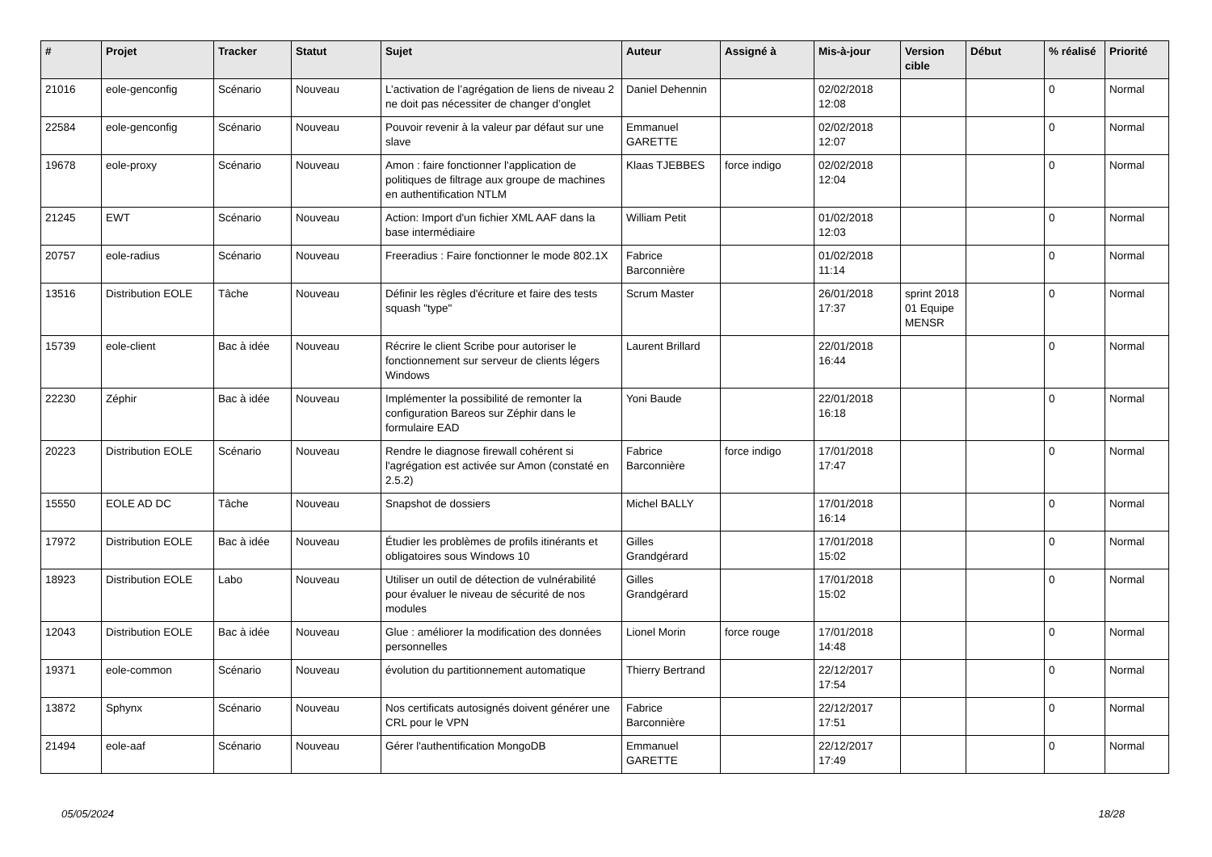| # | Projet | Tracker | Statut | Sujet | Auteur | Assigné à | Mis-à-jour | Version cible | Début | % réalisé | Priorité |
| --- | --- | --- | --- | --- | --- | --- | --- | --- | --- | --- | --- |
| 21016 | eole-genconfig | Scénario | Nouveau | L’activation de l’agrégation de liens de niveau 2 ne doit pas nécessiter de changer d’onglet | Daniel Dehennin | | 02/02/2018 12:08 | | | 0 | Normal |
| 22584 | eole-genconfig | Scénario | Nouveau | Pouvoir revenir à la valeur par défaut sur une slave | Emmanuel GARETTE | | 02/02/2018 12:07 | | | 0 | Normal |
| 19678 | eole-proxy | Scénario | Nouveau | Amon : faire fonctionner l'application de politiques de filtrage aux groupe de machines en authentification NTLM | Klaas TJEBBES | force indigo | 02/02/2018 12:04 | | | 0 | Normal |
| 21245 | EWT | Scénario | Nouveau | Action: Import d'un fichier XML AAF dans la base intermédiaire | William Petit | | 01/02/2018 12:03 | | | 0 | Normal |
| 20757 | eole-radius | Scénario | Nouveau | Freeradius : Faire fonctionner le mode 802.1X | Fabrice Barconnière | | 01/02/2018 11:14 | | | 0 | Normal |
| 13516 | Distribution EOLE | Tâche | Nouveau | Définir les règles d'écriture et faire des tests squash "type" | Scrum Master | | 26/01/2018 17:37 | sprint 2018 01 Equipe MENSR | | 0 | Normal |
| 15739 | eole-client | Bac à idée | Nouveau | Récrire le client Scribe pour autoriser le fonctionnement sur serveur de clients légers Windows | Laurent Brillard | | 22/01/2018 16:44 | | | 0 | Normal |
| 22230 | Zéphir | Bac à idée | Nouveau | Implémenter la possibilité de remonter la configuration Bareos sur Zéphir dans le formulaire EAD | Yoni Baude | | 22/01/2018 16:18 | | | 0 | Normal |
| 20223 | Distribution EOLE | Scénario | Nouveau | Rendre le diagnose firewall cohérent si l'agrégation est activée sur Amon (constaté en 2.5.2) | Fabrice Barconnière | force indigo | 17/01/2018 17:47 | | | 0 | Normal |
| 15550 | EOLE AD DC | Tâche | Nouveau | Snapshot de dossiers | Michel BALLY | | 17/01/2018 16:14 | | | 0 | Normal |
| 17972 | Distribution EOLE | Bac à idée | Nouveau | Étudier les problèmes de profils itinérants et obligatoires sous Windows 10 | Gilles Grandgérard | | 17/01/2018 15:02 | | | 0 | Normal |
| 18923 | Distribution EOLE | Labo | Nouveau | Utiliser un outil de détection de vulnérabilité pour évaluer le niveau de sécurité de nos modules | Gilles Grandgérard | | 17/01/2018 15:02 | | | 0 | Normal |
| 12043 | Distribution EOLE | Bac à idée | Nouveau | Glue : améliorer la modification des données personnelles | Lionel Morin | force rouge | 17/01/2018 14:48 | | | 0 | Normal |
| 19371 | eole-common | Scénario | Nouveau | évolution du partitionnement automatique | Thierry Bertrand | | 22/12/2017 17:54 | | | 0 | Normal |
| 13872 | Sphynx | Scénario | Nouveau | Nos certificats autosignés doivent générer une CRL pour le VPN | Fabrice Barconnière | | 22/12/2017 17:51 | | | 0 | Normal |
| 21494 | eole-aaf | Scénario | Nouveau | Gérer l'authentification MongoDB | Emmanuel GARETTE | | 22/12/2017 17:49 | | | 0 | Normal |
05/05/2024 18/28